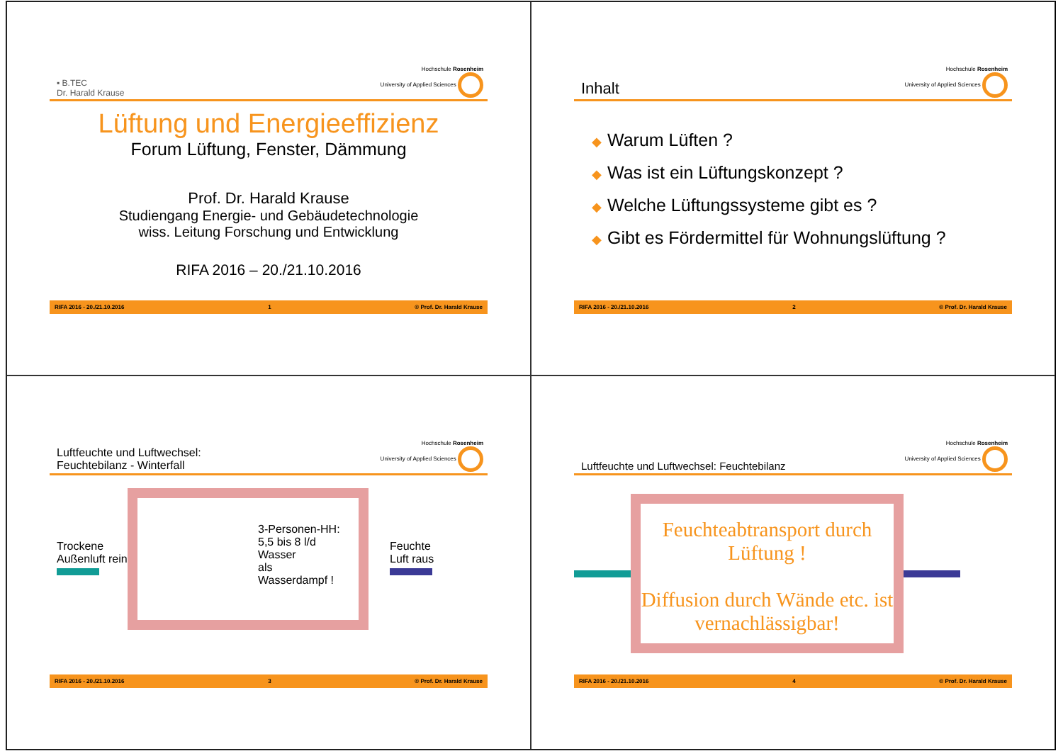▪ B.TEC
Dr. Harald Krause
Hochschule Rosenheim
University of Applied Sciences
Lüftung und Energieeffizienz
Forum Lüftung, Fenster, Dämmung
Prof. Dr. Harald Krause
Studiengang Energie- und Gebäudetechnologie
wiss. Leitung Forschung und Entwicklung
RIFA 2016 – 20./21.10.2016
RIFA 2016 - 20./21.10.2016 1 © Prof. Dr. Harald Krause
Inhalt
Hochschule Rosenheim
University of Applied Sciences
◆ Warum Lüften ?
◆ Was ist ein Lüftungskonzept ?
◆ Welche Lüftungssysteme gibt es ?
◆ Gibt es Fördermittel für Wohnungslüftung ?
RIFA 2016 - 20./21.10.2016 2 © Prof. Dr. Harald Krause
Luftfeuchte und Luftwechsel:
Feuchtebilanz - Winterfall
Hochschule Rosenheim
University of Applied Sciences
Trockene Außenluft rein
3-Personen-HH:
5,5 bis 8 l/d Wasser
als Wasserdampf !
Feuchte
Luft raus
RIFA 2016 - 20./21.10.2016 3 © Prof. Dr. Harald Krause
Luftfeuchte und Luftwechsel: Feuchtebilanz
Hochschule Rosenheim
University of Applied Sciences
Feuchteabtransport durch Lüftung !
Diffusion durch Wände etc. ist vernachlässigbar!
RIFA 2016 - 20./21.10.2016 4 © Prof. Dr. Harald Krause